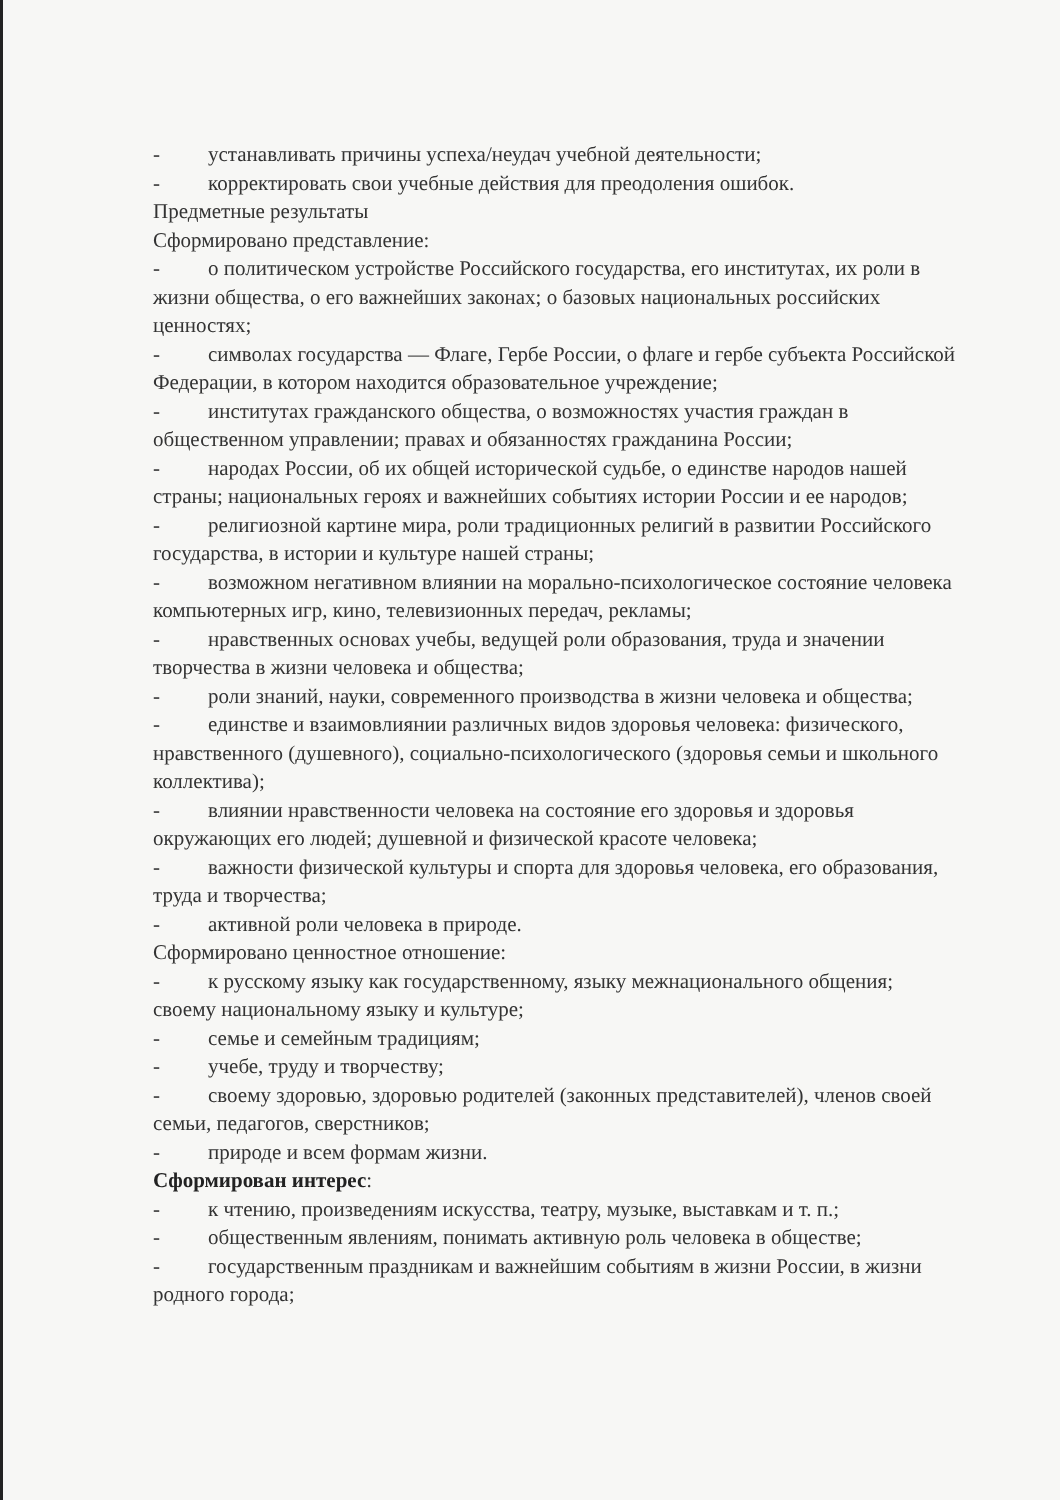- устанавливать причины успеха/неудач учебной деятельности;
- корректировать свои учебные действия для преодоления ошибок.
Предметные результаты
Сформировано представление:
- о политическом устройстве Российского государства, его институтах, их роли в жизни общества, о его важнейших законах; о базовых национальных российских ценностях;
- символах государства — Флаге, Гербе России, о флаге и гербе субъекта Российской Федерации, в котором находится образовательное учреждение;
- институтах гражданского общества, о возможностях участия граждан в общественном управлении; правах и обязанностях гражданина России;
- народах России, об их общей исторической судьбе, о единстве народов нашей страны; национальных героях и важнейших событиях истории России и ее народов;
- религиозной картине мира, роли традиционных религий в развитии Российского государства, в истории и культуре нашей страны;
- возможном негативном влиянии на морально-психологическое состояние человека компьютерных игр, кино, телевизионных передач, рекламы;
- нравственных основах учебы, ведущей роли образования, труда и значении творчества в жизни человека и общества;
- роли знаний, науки, современного производства в жизни человека и общества;
- единстве и взаимовлиянии различных видов здоровья человека: физического, нравственного (душевного), социально-психологического (здоровья семьи и школьного коллектива);
- влиянии нравственности человека на состояние его здоровья и здоровья окружающих его людей; душевной и физической красоте человека;
- важности физической культуры и спорта для здоровья человека, его образования, труда и творчества;
- активной роли человека в природе.
Сформировано ценностное отношение:
- к русскому языку как государственному, языку межнационального общения; своему национальному языку и культуре;
- семье и семейным традициям;
- учебе, труду и творчеству;
- своему здоровью, здоровью родителей (законных представителей), членов своей семьи, педагогов, сверстников;
- природе и всем формам жизни.
Сформирован интерес:
- к чтению, произведениям искусства, театру, музыке, выставкам и т. п.;
- общественным явлениям, понимать активную роль человека в обществе;
- государственным праздникам и важнейшим событиям в жизни России, в жизни родного города;